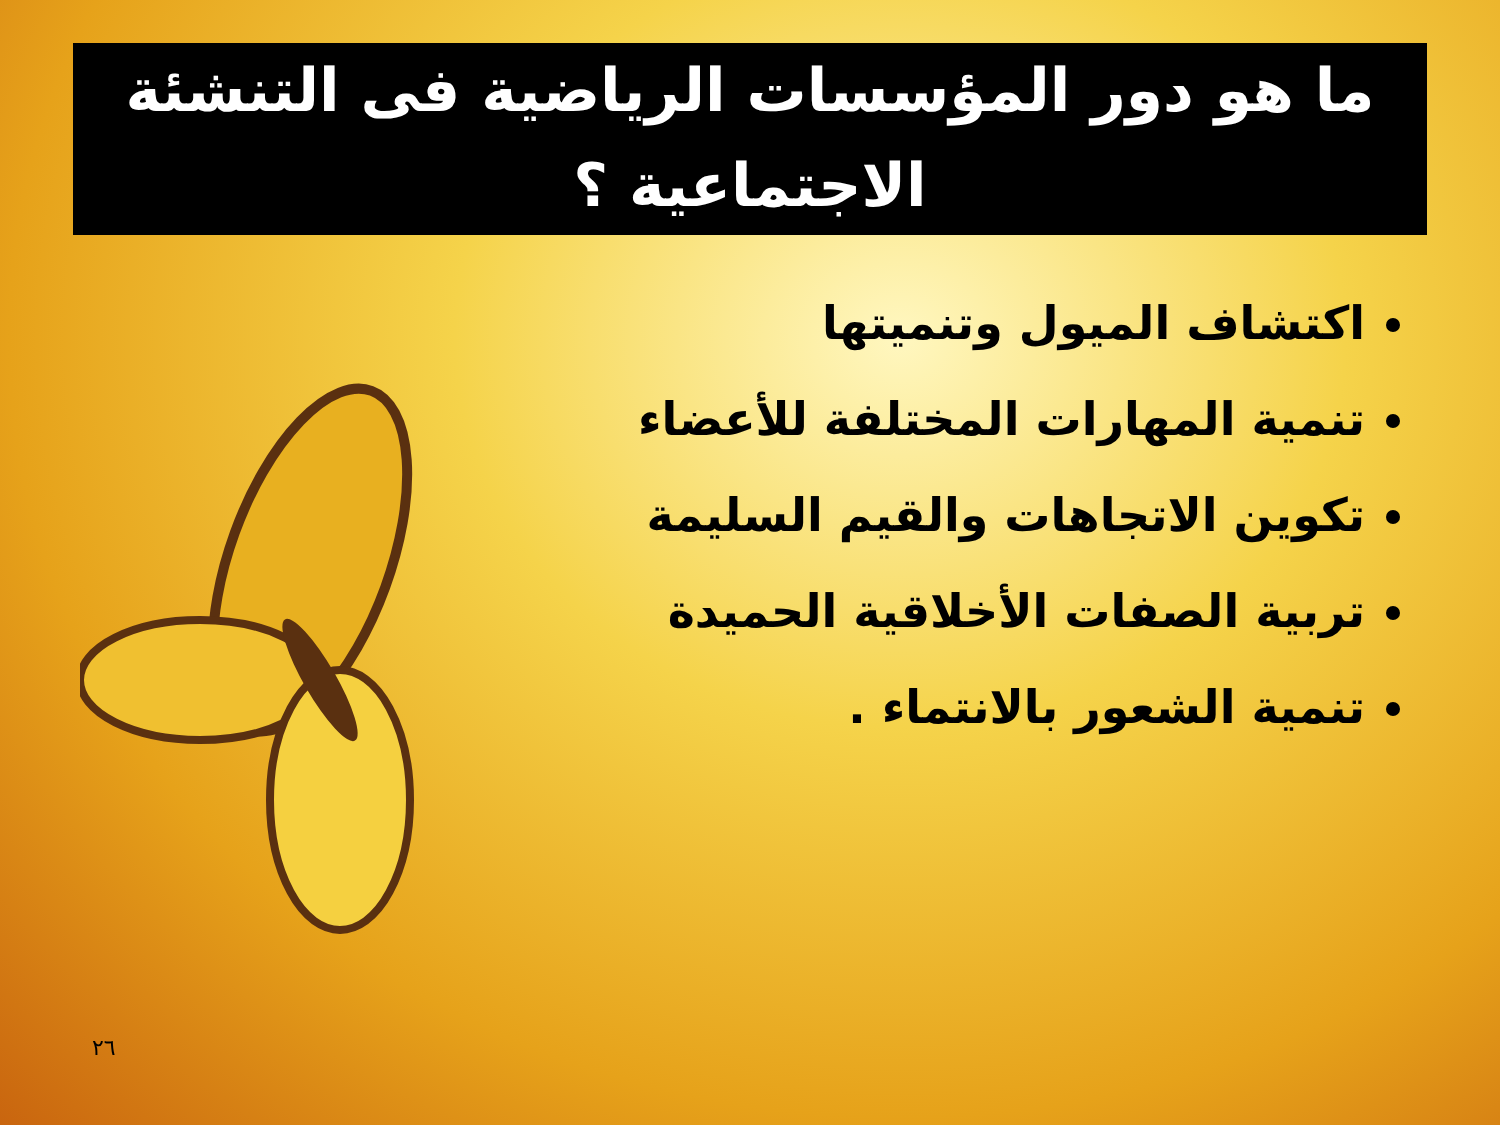ما هو دور المؤسسات الرياضية فى التنشئة الاجتماعية ؟
اكتشاف الميول وتنميتها
تنمية المهارات المختلفة للأعضاء
تكوين الاتجاهات والقيم السليمة
تربية الصفات الأخلاقية الحميدة
تنمية الشعور بالانتماء .
٢٦